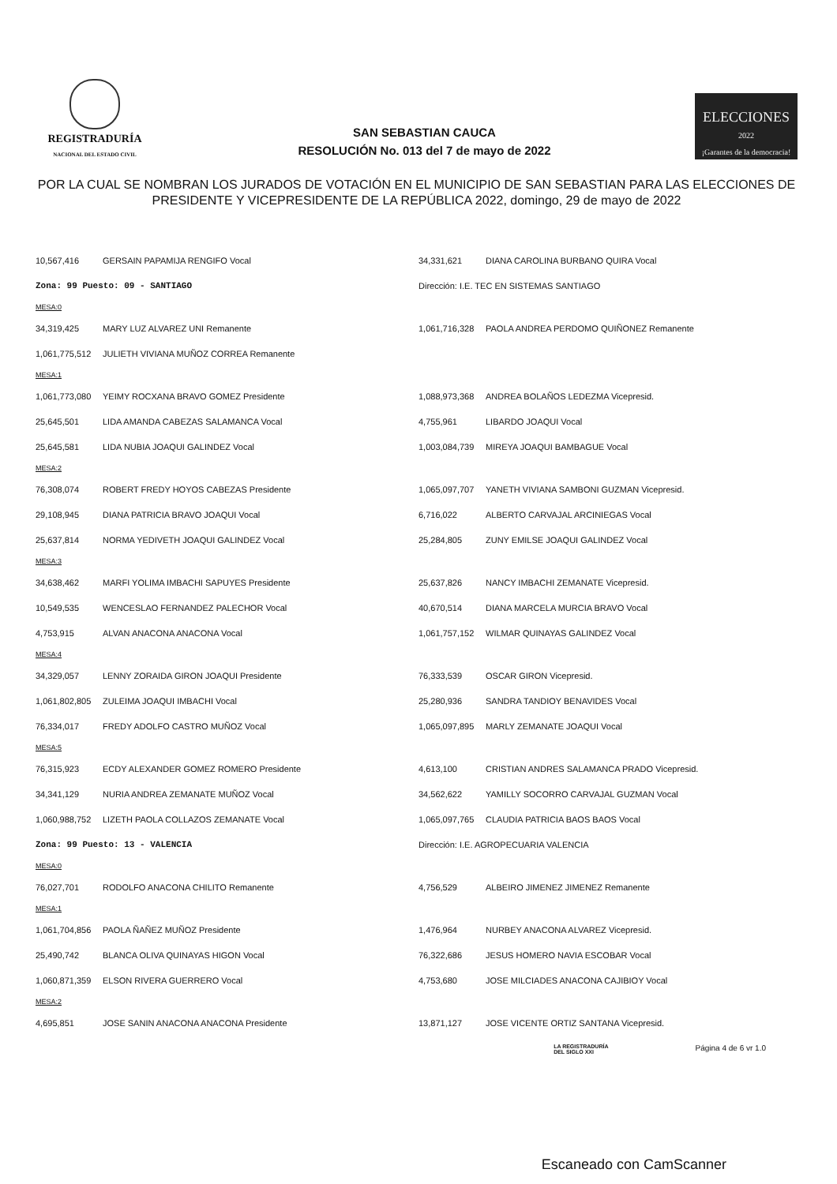REGISTRADURÍA
NACIONAL DEL ESTADO CIVIL
SAN SEBASTIAN CAUCA
RESOLUCIÓN No. 013 del 7 de mayo de 2022
ELECCIONES
2022
¡Garantes de la democracia!
POR LA CUAL SE NOMBRAN LOS JURADOS DE VOTACIÓN EN EL MUNICIPIO DE SAN SEBASTIAN PARA LAS ELECCIONES DE PRESIDENTE Y VICEPRESIDENTE DE LA REPÚBLICA 2022, domingo, 29 de mayo de 2022
| 10,567,416 | GERSAIN PAPAMIJA RENGIFO Vocal | 34,331,621 | DIANA CAROLINA BURBANO QUIRA Vocal |
| Zona: 99 Puesto: 09 - SANTIAGO | | Dirección: I.E. TEC EN SISTEMAS SANTIAGO | |
| MESA:0 | | | |
| 34,319,425 | MARY LUZ ALVAREZ UNI Remanente | 1,061,716,328 | PAOLA ANDREA PERDOMO QUIÑONEZ Remanente |
| 1,061,775,512 | JULIETH VIVIANA MUÑOZ CORREA Remanente | | |
| MESA:1 | | | |
| 1,061,773,080 | YEIMY ROCXANA BRAVO GOMEZ Presidente | 1,088,973,368 | ANDREA BOLAÑOS LEDEZMA Vicepresid. |
| 25,645,501 | LIDA AMANDA CABEZAS SALAMANCA Vocal | 4,755,961 | LIBARDO JOAQUI Vocal |
| 25,645,581 | LIDA NUBIA JOAQUI GALINDEZ Vocal | 1,003,084,739 | MIREYA JOAQUI BAMBAGUE Vocal |
| MESA:2 | | | |
| 76,308,074 | ROBERT FREDY HOYOS CABEZAS Presidente | 1,065,097,707 | YANETH VIVIANA SAMBONI GUZMAN Vicepresid. |
| 29,108,945 | DIANA PATRICIA BRAVO JOAQUI Vocal | 6,716,022 | ALBERTO CARVAJAL ARCINIEGAS Vocal |
| 25,637,814 | NORMA YEDIVETH JOAQUI GALINDEZ Vocal | 25,284,805 | ZUNY EMILSE JOAQUI GALINDEZ Vocal |
| MESA:3 | | | |
| 34,638,462 | MARFI YOLIMA IMBACHI SAPUYES Presidente | 25,637,826 | NANCY IMBACHI ZEMANATE Vicepresid. |
| 10,549,535 | WENCESLAO FERNANDEZ PALECHOR Vocal | 40,670,514 | DIANA MARCELA MURCIA BRAVO Vocal |
| 4,753,915 | ALVAN ANACONA ANACONA Vocal | 1,061,757,152 | WILMAR QUINAYAS GALINDEZ Vocal |
| MESA:4 | | | |
| 34,329,057 | LENNY ZORAIDA GIRON JOAQUI Presidente | 76,333,539 | OSCAR GIRON Vicepresid. |
| 1,061,802,805 | ZULEIMA JOAQUI IMBACHI Vocal | 25,280,936 | SANDRA TANDIOY BENAVIDES Vocal |
| 76,334,017 | FREDY ADOLFO CASTRO MUÑOZ Vocal | 1,065,097,895 | MARLY ZEMANATE JOAQUI Vocal |
| MESA:5 | | | |
| 76,315,923 | ECDY ALEXANDER GOMEZ ROMERO Presidente | 4,613,100 | CRISTIAN ANDRES SALAMANCA PRADO Vicepresid. |
| 34,341,129 | NURIA ANDREA ZEMANATE MUÑOZ Vocal | 34,562,622 | YAMILLY SOCORRO CARVAJAL GUZMAN Vocal |
| 1,060,988,752 | LIZETH PAOLA COLLAZOS ZEMANATE Vocal | 1,065,097,765 | CLAUDIA PATRICIA BAOS BAOS Vocal |
| Zona: 99 Puesto: 13 - VALENCIA | | Dirección: I.E. AGROPECUARIA VALENCIA | |
| MESA:0 | | | |
| 76,027,701 | RODOLFO ANACONA CHILITO Remanente | 4,756,529 | ALBEIRO JIMENEZ JIMENEZ Remanente |
| MESA:1 | | | |
| 1,061,704,856 | PAOLA ÑAÑEZ MUÑOZ Presidente | 1,476,964 | NURBEY ANACONA ALVAREZ Vicepresid. |
| 25,490,742 | BLANCA OLIVA QUINAYAS HIGON Vocal | 76,322,686 | JESUS HOMERO NAVIA ESCOBAR Vocal |
| 1,060,871,359 | ELSON RIVERA GUERRERO Vocal | 4,753,680 | JOSE MILCIADES ANACONA CAJIBIOY Vocal |
| MESA:2 | | | |
| 4,695,851 | JOSE SANIN ANACONA ANACONA Presidente | 13,871,127 | JOSE VICENTE ORTIZ SANTANA Vicepresid. |
LA REGISTRADURÍA
DEL SIGLO XXI Página 4 de 6 vr 1.0
Escaneado con CamScanner